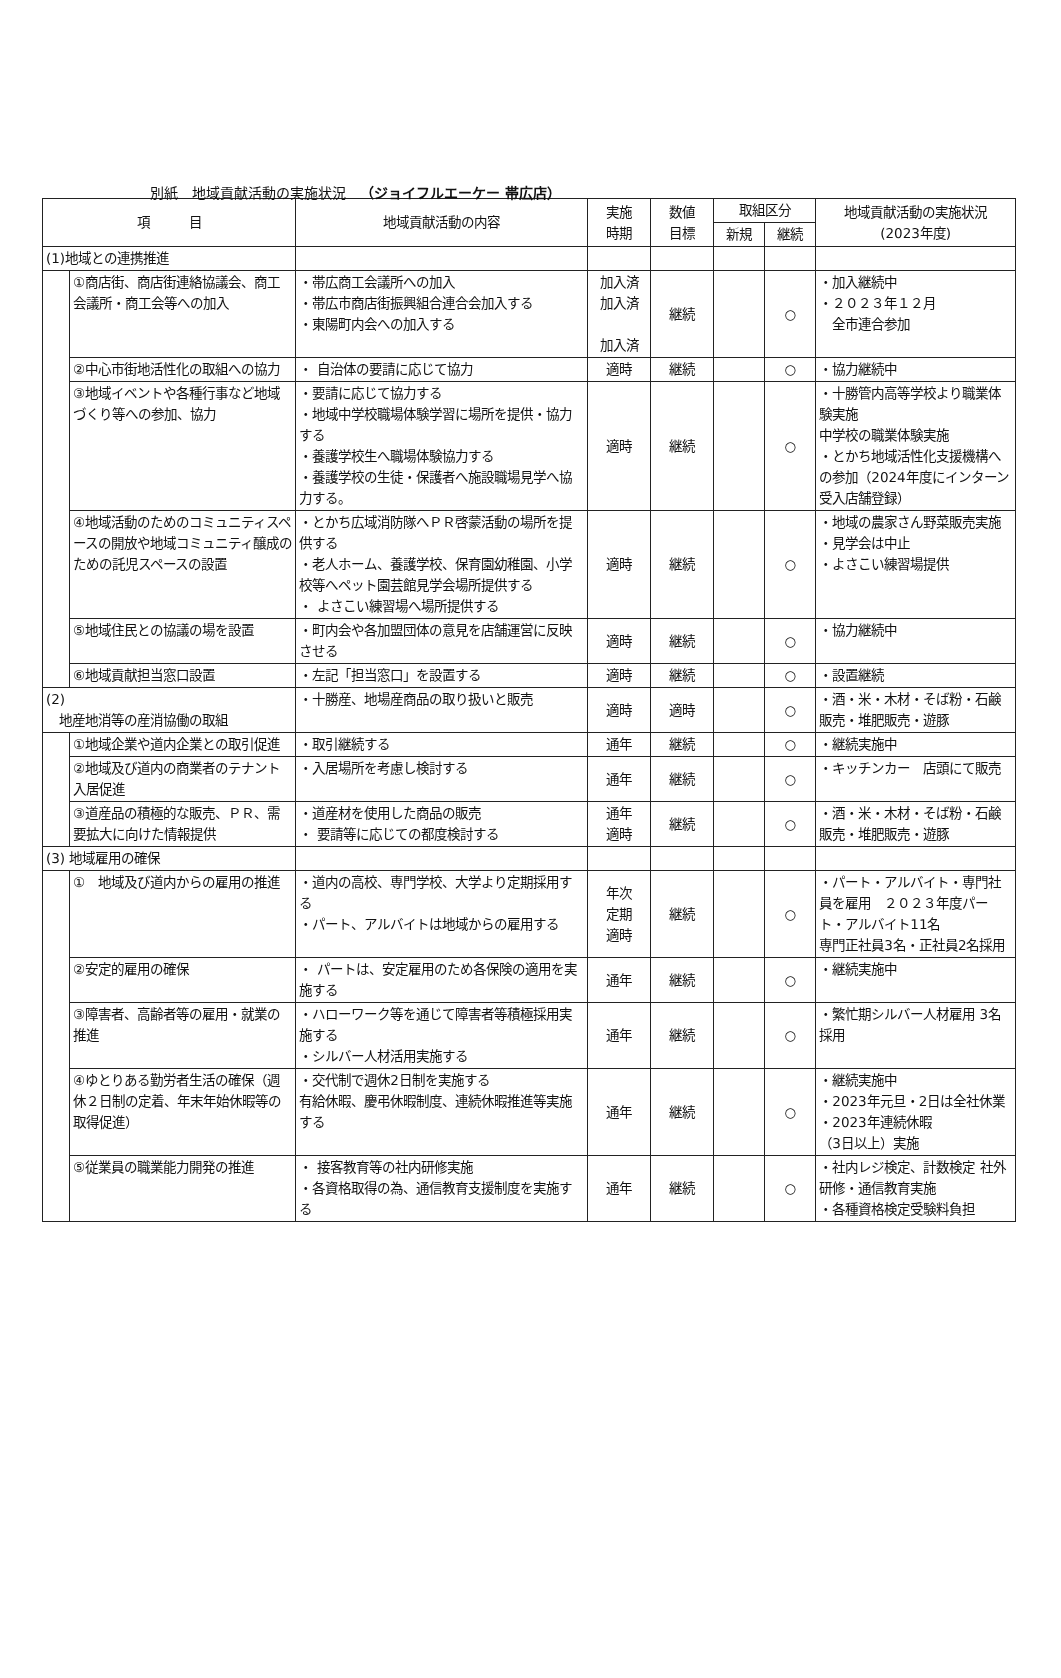別紙　地域貢献活動の実施状況　（ジョイフルエーケー 帯広店）
| 項 目 | | 地域貢献活動の内容 | 実施 時期 | 数値 目標 | 取組区分 | | 地域貢献活動の実施状況 (2023年度) |
| --- | --- | --- | --- | --- | --- | --- | --- |
| | | | | | 新規 | 継続 | |
| (1)地域との連携推進 | | | | | | | |
| | ①商店街、商店街連絡協議会、商工会議所・商工会等への加入 | ・帯広商工会議所への加入 ・帯広市商店街振興組合連合会加入する ・東陽町内会への加入する | 加入済 加入済 加入済 | 継続 | | ○ | ・加入継続中 ・２０２３年１２月 全市連合参加 |
| | ②中心市街地活性化の取組への協力 | ・ 自治体の要請に応じて協力 | 適時 | 継続 | | ○ | ・協力継続中 |
| | ③地域イベントや各種行事など地域づくり等への参加、協力 | ・要請に応じて協力する ・地域中学校職場体験学習に場所を提供・協力する ・養護学校生へ職場体験協力する ・養護学校の生徒・保護者へ施設職場見学へ協力する。 | 適時 | 継続 | | ○ | ・十勝管内高等学校より職業体験実施 中学校の職業体験実施 ・とかち地域活性化支援機構への参加（2024年度にインターン受入店舗登録） |
| | ④地域活動のためのコミュニティスペースの開放や地域コミュニティ醸成のための託児スペースの設置 | ・とかち広域消防隊へＰＲ啓蒙活動の場所を提供する ・老人ホーム、養護学校、保育園幼稚園、小学校等へペット園芸館見学会場所提供する ・ よさこい練習場へ場所提供する | 適時 | 継続 | | ○ | ・地域の農家さん野菜販売実施 ・見学会は中止 ・よさこい練習場提供 |
| | ⑤地域住民との協議の場を設置 | ・町内会や各加盟団体の意見を店舗運営に反映させる | 適時 | 継続 | | ○ | ・協力継続中 |
| | ⑥地域貢献担当窓口設置 | ・左記「担当窓口」を設置する | 適時 | 継続 | | ○ | ・設置継続 |
| (2) 地産地消等の産消協働の取組 | | ・十勝産、地場産商品の取り扱いと販売 | 適時 | 適時 | | ○ | ・酒・米・木材・そば粉・石鹸販売・堆肥販売・遊豚 |
| | ①地域企業や道内企業との取引促進 | ・取引継続する | 通年 | 継続 | | ○ | ・継続実施中 |
| | ②地域及び道内の商業者のテナント入居促進 | ・入居場所を考慮し検討する | 通年 | 継続 | | ○ | ・キッチンカー 店頭にて販売 |
| | ③道産品の積極的な販売、ＰＲ、需要拡大に向けた情報提供 | ・道産材を使用した商品の販売 ・ 要請等に応じての都度検討する | 通年 適時 | 継続 | | ○ | ・酒・米・木材・そば粉・石鹸販売・堆肥販売・遊豚 |
| (3) 地域雇用の確保 | | | | | | | |
| | ① 地域及び道内からの雇用の推進 | ・道内の高校、専門学校、大学より定期採用する ・パート、アルバイトは地域からの雇用する | 年次 定期 適時 | 継続 | | ○ | ・パート・アルバイト・専門社員を雇用 ２０２３年度パート・アルバイト11名 専門正社員3名・正社員2名採用 |
| | ②安定的雇用の確保 | ・ パートは、安定雇用のため各保険の適用を実施する | 通年 | 継続 | | ○ | ・継続実施中 |
| | ③障害者、高齢者等の雇用・就業の推進 | ・ハローワーク等を通じて障害者等積極採用実施する ・シルバー人材活用実施する | 通年 | 継続 | | ○ | ・繁忙期シルバー人材雇用 3名採用 |
| | ④ゆとりある勤労者生活の確保（週休２日制の定着、年末年始休暇等の取得促進） | ・交代制で週休2日制を実施する 有給休暇、慶弔休暇制度、連続休暇推進等実施する | 通年 | 継続 | | ○ | ・継続実施中 ・2023年元旦・2日は全社休業 ・2023年連続休暇 （3日以上）実施 |
| | ⑤従業員の職業能力開発の推進 | ・ 接客教育等の社内研修実施 ・各資格取得の為、通信教育支援制度を実施する | 通年 | 継続 | | ○ | ・社内レジ検定、計数検定 社外研修・通信教育実施 ・各種資格検定受験料負担 |